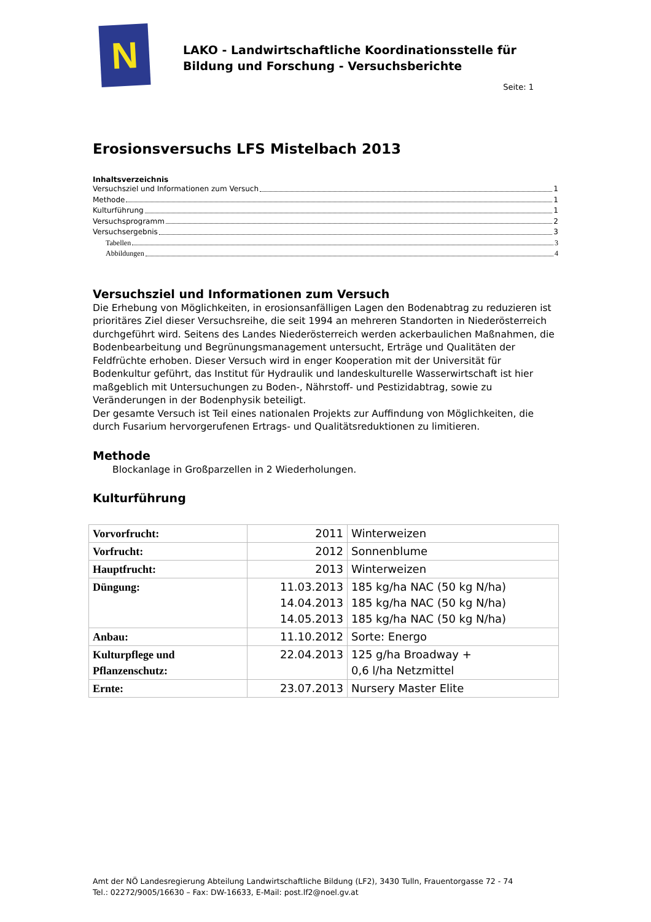N
LAKO - Landwirtschaftliche Koordinationsstelle für
Bildung und Forschung - Versuchsberichte
Seite: 1
Erosionsversuchs LFS Mistelbach 2013
Inhaltsverzeichnis
Versuchsziel und Informationen zum Versuch 1
Methode 1
Kulturführung 1
Versuchsprogramm 2
Versuchsergebnis 3
Tabellen 3
Abbildungen 4
Versuchsziel und Informationen zum Versuch
Die Erhebung von Möglichkeiten, in erosionsanfälligen Lagen den Bodenabtrag zu reduzieren ist prioritäres Ziel dieser Versuchsreihe, die seit 1994 an mehreren Standorten in Niederösterreich durchgeführt wird. Seitens des Landes Niederösterreich werden ackerbaulichen Maßnahmen, die Bodenbearbeitung und Begrünungsmanagement untersucht, Erträge und Qualitäten der Feldfrüchte erhoben. Dieser Versuch wird in enger Kooperation mit der Universität für Bodenkultur geführt, das Institut für Hydraulik und landeskulturelle Wasserwirtschaft ist hier maßgeblich mit Untersuchungen zu Boden-, Nährstoff- und Pestizidabtrag, sowie zu Veränderungen in der Bodenphysik beteiligt.
Der gesamte Versuch ist Teil eines nationalen Projekts zur Auffindung von Möglichkeiten, die durch Fusarium hervorgerufenen Ertrags- und Qualitätsreduktionen zu limitieren.
Methode
Blockanlage in Großparzellen in 2 Wiederholungen.
Kulturführung
| Vorvorfrucht: | 2011 | Winterweizen |
| Vorfrucht: | 2012 | Sonnenblume |
| Hauptfrucht: | 2013 | Winterweizen |
| Düngung: | 11.03.2013 14.04.2013 14.05.2013 | 185 kg/ha NAC (50 kg N/ha) 185 kg/ha NAC (50 kg N/ha) 185 kg/ha NAC (50 kg N/ha) |
| Anbau: | 11.10.2012 | Sorte: Energo |
| Kulturpflege und Pflanzenschutz: | 22.04.2013 | 125 g/ha Broadway + 0,6 l/ha Netzmittel |
| Ernte: | 23.07.2013 | Nursery Master Elite |
Amt der NÖ Landesregierung Abteilung Landwirtschaftliche Bildung (LF2), 3430 Tulln, Frauentorgasse 72 - 74
Tel.: 02272/9005/16630 – Fax: DW-16633, E-Mail: post.lf2@noel.gv.at